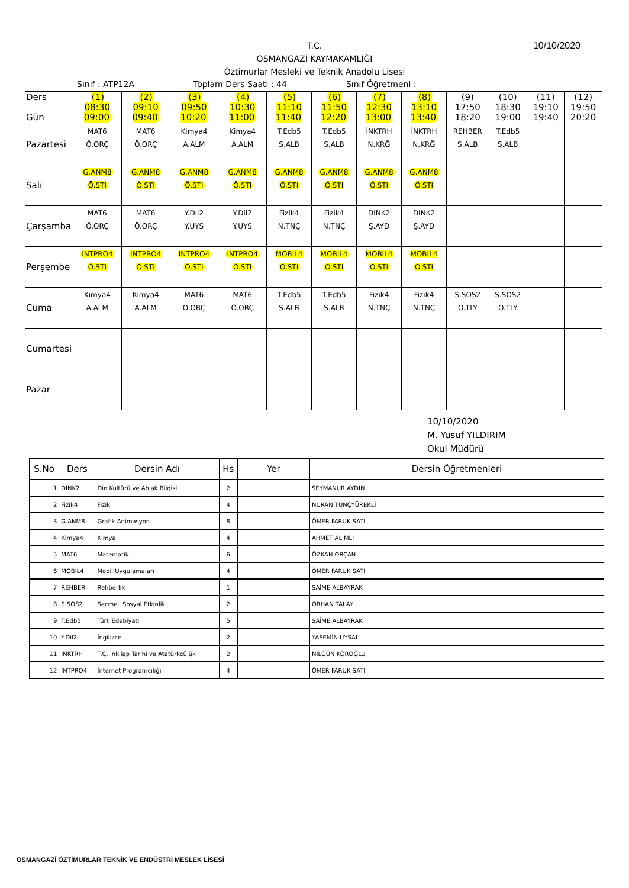10/10/2020
T.C.
OSMANGAZİ KAYMAKAMLIĞI
Öztimurlar Mesleki ve Teknik Anadolu Lisesi
Sınıf : ATP12A Toplam Ders Saati : 44 Sınıf Öğretmeni :
| Ders Gün | (1) 08:30 09:00 | (2) 09:10 09:40 | (3) 09:50 10:20 | (4) 10:30 11:00 | (5) 11:10 11:40 | (6) 11:50 12:20 | (7) 12:30 13:00 | (8) 13:10 13:40 | (9) 17:50 18:20 | (10) 18:30 19:00 | (11) 19:10 19:40 | (12) 19:50 20:20 |
| --- | --- | --- | --- | --- | --- | --- | --- | --- | --- | --- | --- | --- |
| Pazartesi | MAT6 Ö.ORÇ | MAT6 Ö.ORÇ | Kimya4 A.ALM | Kimya4 A.ALM | T.Edb5 S.ALB | T.Edb5 S.ALB | İNKTRH N.KRĞ | İNKTRH N.KRĞ | REHBER S.ALB | T.Edb5 S.ALB | | |
| Salı | G.ANM8 Ö.STI | G.ANM8 Ö.STI | G.ANM8 Ö.STI | G.ANM8 Ö.STI | G.ANM8 Ö.STI | G.ANM8 Ö.STI | G.ANM8 Ö.STI | G.ANM8 Ö.STI | | | | |
| Çarşamba | MAT6 Ö.ORÇ | MAT6 Ö.ORÇ | Y.Dil2 Y.UYS | Y.Dil2 Y.UYS | Fizik4 N.TNÇ | Fizik4 N.TNÇ | DINK2 Ş.AYD | DINK2 Ş.AYD | | | | |
| Perşembe | İNTPRO4 Ö.STI | İNTPRO4 Ö.STI | İNTPRO4 Ö.STI | İNTPRO4 Ö.STI | MOBİL4 Ö.STI | MOBİL4 Ö.STI | MOBİL4 Ö.STI | MOBİL4 Ö.STI | | | | |
| Cuma | Kimya4 A.ALM | Kimya4 A.ALM | MAT6 Ö.ORÇ | MAT6 Ö.ORÇ | T.Edb5 S.ALB | T.Edb5 S.ALB | Fizik4 N.TNÇ | Fizik4 N.TNÇ | S.SOS2 O.TLY | S.SOS2 O.TLY | | |
| Cumartesi | | | | | | | | | | | | |
| Pazar | | | | | | | | | | | | |
10/10/2020
M. Yusuf YILDIRIM
Okul Müdürü
| S.No | Ders | Dersin Adı | Hs | Yer | Dersin Öğretmenleri |
| --- | --- | --- | --- | --- | --- |
| 1 | DINK2 | Din Kültürü ve Ahlak Bilgisi | 2 | | ŞEYMANUR AYDIN |
| 2 | Fizik4 | Fizik | 4 | | NURAN TUNÇYÜREKLİ |
| 3 | G.ANM8 | Grafik Animasyon | 8 | | ÖMER FARUK SATI |
| 4 | Kimya4 | Kimya | 4 | | AHMET ALIMLI |
| 5 | MAT6 | Matematik | 6 | | ÖZKAN ORÇAN |
| 6 | MOBİL4 | Mobil Uygulamaları | 4 | | ÖMER FARUK SATI |
| 7 | REHBER | Rehberlik | 1 | | SAİME ALBAYRAK |
| 8 | S.SOS2 | Seçmeli Sosyal Etkinlik | 2 | | ORHAN TALAY |
| 9 | T.Edb5 | Türk Edebiyatı | 5 | | SAİME ALBAYRAK |
| 10 | Y.Dil2 | İngilizce | 2 | | YASEMİN UYSAL |
| 11 | İNKTRH | T.C. İnkılap Tarihi ve Atatürkçülük | 2 | | NİLGÜN KÖROĞLU |
| 12 | İNTPRO4 | İnternet Programcılığı | 4 | | ÖMER FARUK SATI |
OSMANGAZİ ÖZTİMURLAR TEKNİK VE ENDÜSTRİ MESLEK LİSESİ